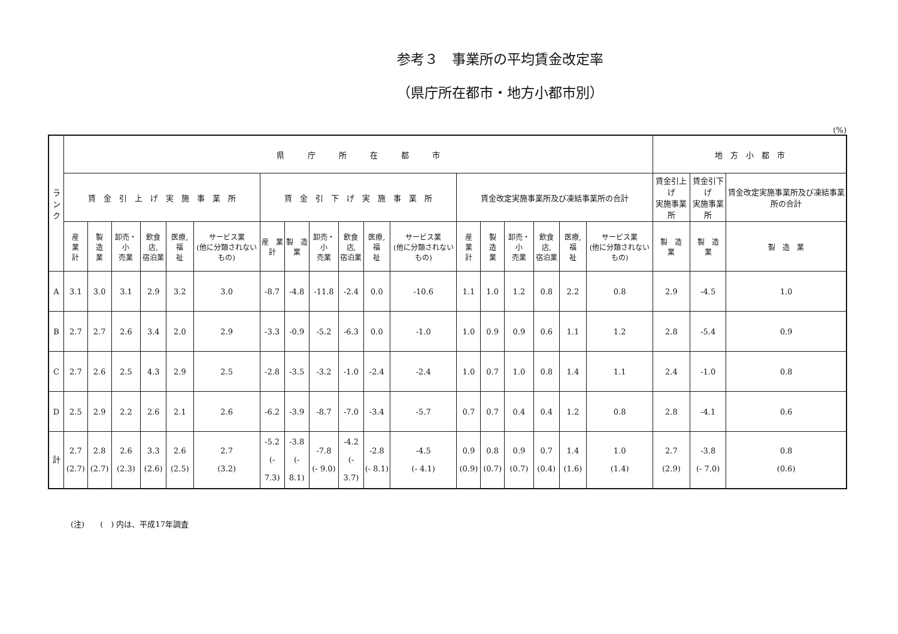参考３　事業所の平均賃金改定率
（県庁所在都市・地方小都市別）
(%)
| ラ ン ク | 県 庁 所 在 都 市 | | | | | | | | | | | | | | | | | | 地 方 小 都 市 | | |
| --- | --- | --- | --- | --- | --- | --- | --- | --- | --- | --- | --- | --- | --- | --- | --- | --- | --- | --- | --- | --- | --- |
| | 賃 金 引 上 げ 実 施 事 業 所 | | | | | | 賃 金 引 下 げ 実 施 事 業 所 | | | | | | 賃金改定実施事業所及び凍結事業所の合計 | | | | | | 賃金引上げ 実施事業所 | 賃金引下げ 実施事業所 | 賃金改定実施事業所及び凍結事業所の合計 |
| | 産 業 計 | 製 造 業 | 卸売・小 売業 | 飲食店, 宿泊業 | 医療, 福 祉 | サービス業 (他に分類されないもの) | 産 業 計 | 製 造 業 | 卸売・小 売業 | 飲食店, 宿泊業 | 医療, 福 祉 | サービス業 (他に分類されないもの) | 産 業 計 | 製 造 業 | 卸売・小 売業 | 飲食店, 宿泊業 | 医療, 福 祉 | サービス業 (他に分類されないもの) | 製 造 業 | 製 造 業 | 製 造 業 |
| A | 3.1 | 3.0 | 3.1 | 2.9 | 3.2 | 3.0 | -8.7 | -4.8 | -11.8 | -2.4 | 0.0 | -10.6 | 1.1 | 1.0 | 1.2 | 0.8 | 2.2 | 0.8 | 2.9 | -4.5 | 1.0 |
| B | 2.7 | 2.7 | 2.6 | 3.4 | 2.0 | 2.9 | -3.3 | -0.9 | -5.2 | -6.3 | 0.0 | -1.0 | 1.0 | 0.9 | 0.9 | 0.6 | 1.1 | 1.2 | 2.8 | -5.4 | 0.9 |
| C | 2.7 | 2.6 | 2.5 | 4.3 | 2.9 | 2.5 | -2.8 | -3.5 | -3.2 | -1.0 | -2.4 | -2.4 | 1.0 | 0.7 | 1.0 | 0.8 | 1.4 | 1.1 | 2.4 | -1.0 | 0.8 |
| D | 2.5 | 2.9 | 2.2 | 2.6 | 2.1 | 2.6 | -6.2 | -3.9 | -8.7 | -7.0 | -3.4 | -5.7 | 0.7 | 0.7 | 0.4 | 0.4 | 1.2 | 0.8 | 2.8 | -4.1 | 0.6 |
| 計 | 2.7 (2.7) | 2.8 (2.7) | 2.6 (2.3) | 3.3 (2.6) | 2.6 (2.5) | 2.7 (3.2) | -5.2 (- 7.3) | -3.8 (- 8.1) | -7.8 (- 9.0) | -4.2 (- 3.7) | -2.8 (- 8.1) | -4.5 (- 4.1) | 0.9 (0.9) | 0.8 (0.7) | 0.9 (0.7) | 0.7 (0.4) | 1.4 (1.6) | 1.0 (1.4) | 2.7 (2.9) | -3.8 (- 7.0) | 0.8 (0.6) |
(注)　　(　) 内は、平成17年調査